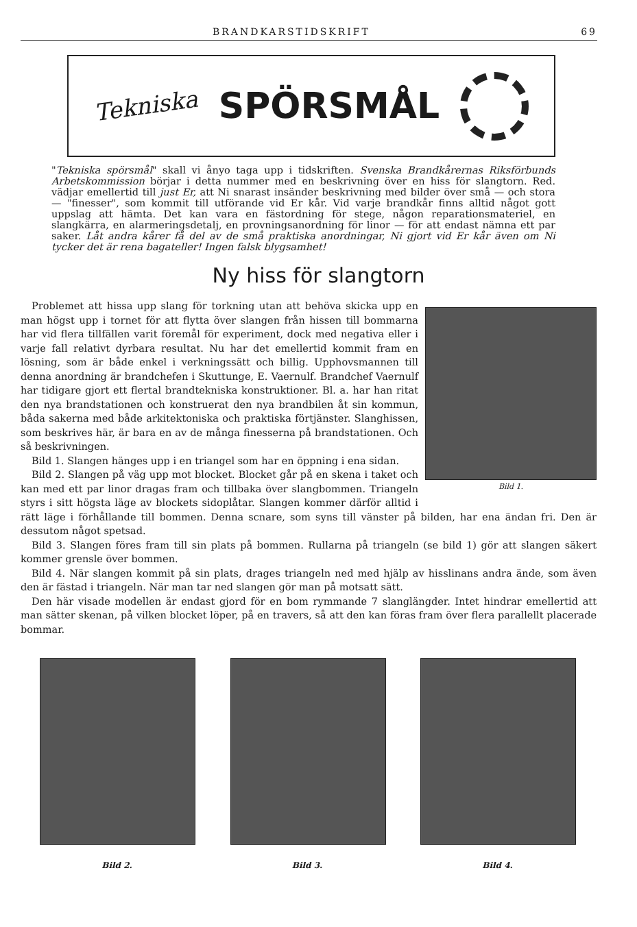BRANDKARSTIDSKRIFT 69
Tekniska SPÖRSMÅL
"Tekniska spörsmål" skall vi ånyo taga upp i tidskriften. Svenska Brandkårernas Riksförbunds Arbetskommission börjar i detta nummer med en beskrivning över en hiss för slangtorn. Red. vädjar emellertid till just Er, att Ni snarast insänder beskrivning med bilder över små — och stora — "finesser", som kommit till utförande vid Er kår. Vid varje brandkår finns alltid något gott uppslag att hämta. Det kan vara en fästordning för stege, någon reparationsmateriel, en slangkärra, en alarmeringsdetalj, en provningsanordning för linor — för att endast nämna ett par saker. Låt andra kårer få del av de små praktiska anordningar, Ni gjort vid Er kår även om Ni tycker det är rena bagateller! Ingen falsk blygsamhet!
Ny hiss för slangtorn
Bild 1.
Problemet att hissa upp slang för torkning utan att behöva skicka upp en man högst upp i tornet för att flytta över slangen från hissen till bommarna har vid flera tillfällen varit föremål för experiment, dock med negativa eller i varje fall relativt dyrbara resultat. Nu har det emellertid kommit fram en lösning, som är både enkel i verkningssätt och billig. Upphovsmannen till denna anordning är brandchefen i Skuttunge, E. Vaernulf. Brandchef Vaernulf har tidigare gjort ett flertal brandtekniska konstruktioner. Bl. a. har han ritat den nya brandstationen och konstruerat den nya brandbilen åt sin kommun, båda sakerna med både arkitektoniska och praktiska förtjänster. Slanghissen, som beskrives här, är bara en av de många finesserna på brandstationen. Och så beskrivningen.
Bild 1. Slangen hänges upp i en triangel som har en öppning i ena sidan.
Bild 2. Slangen på väg upp mot blocket. Blocket går på en skena i taket och kan med ett par linor dragas fram och tillbaka över slangbommen. Triangeln styrs i sitt högsta läge av blockets sidoplåtar. Slangen kommer därför alltid i rätt läge i förhållande till bommen. Denna scnare, som syns till vänster på bilden, har ena ändan fri. Den är dessutom något spetsad.
Bild 3. Slangen föres fram till sin plats på bommen. Rullarna på triangeln (se bild 1) gör att slangen säkert kommer grensle över bommen.
Bild 4. När slangen kommit på sin plats, drages triangeln ned med hjälp av hisslinans andra ände, som även den är fästad i triangeln. När man tar ned slangen gör man på motsatt sätt.
Den här visade modellen är endast gjord för en bom rymmande 7 slanglängder. Intet hindrar emellertid att man sätter skenan, på vilken blocket löper, på en travers, så att den kan föras fram över flera parallellt placerade bommar.
Bild 2. Bild 3. Bild 4.